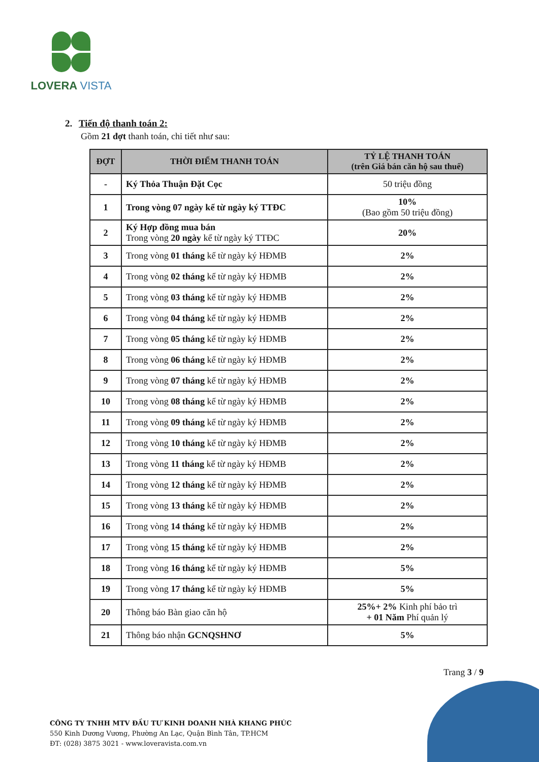LOVERA VISTA
2. Tiến độ thanh toán 2:
Gồm 21 đợt thanh toán, chi tiết như sau:
| ĐỢT | THỜI ĐIỂM THANH TOÁN | TỶ LỆ THANH TOÁN (trên Giá bán căn hộ sau thuế) |
| --- | --- | --- |
| - | Ký Thỏa Thuận Đặt Cọc | 50 triệu đồng |
| 1 | Trong vòng 07 ngày kể từ ngày ký TTĐC | 10% (Bao gồm 50 triệu đồng) |
| 2 | Ký Hợp đồng mua bán Trong vòng 20 ngày kể từ ngày ký TTĐC | 20% |
| 3 | Trong vòng 01 tháng kể từ ngày ký HĐMB | 2% |
| 4 | Trong vòng 02 tháng kể từ ngày ký HĐMB | 2% |
| 5 | Trong vòng 03 tháng kể từ ngày ký HĐMB | 2% |
| 6 | Trong vòng 04 tháng kể từ ngày ký HĐMB | 2% |
| 7 | Trong vòng 05 tháng kể từ ngày ký HĐMB | 2% |
| 8 | Trong vòng 06 tháng kể từ ngày ký HĐMB | 2% |
| 9 | Trong vòng 07 tháng kể từ ngày ký HĐMB | 2% |
| 10 | Trong vòng 08 tháng kể từ ngày ký HĐMB | 2% |
| 11 | Trong vòng 09 tháng kể từ ngày ký HĐMB | 2% |
| 12 | Trong vòng 10 tháng kể từ ngày ký HĐMB | 2% |
| 13 | Trong vòng 11 tháng kể từ ngày ký HĐMB | 2% |
| 14 | Trong vòng 12 tháng kể từ ngày ký HĐMB | 2% |
| 15 | Trong vòng 13 tháng kể từ ngày ký HĐMB | 2% |
| 16 | Trong vòng 14 tháng kể từ ngày ký HĐMB | 2% |
| 17 | Trong vòng 15 tháng kể từ ngày ký HĐMB | 2% |
| 18 | Trong vòng 16 tháng kể từ ngày ký HĐMB | 5% |
| 19 | Trong vòng 17 tháng kể từ ngày ký HĐMB | 5% |
| 20 | Thông báo Bàn giao căn hộ | 25%+ 2% Kinh phí bảo trì + 01 Năm Phí quản lý |
| 21 | Thông báo nhận GCNQSHNƠ | 5% |
Trang 3 / 9
CÔNG TY TNHH MTV ĐẦU TƯ KINH DOANH NHÀ KHANG PHÚC
550 Kinh Dương Vương, Phường An Lạc, Quận Bình Tân, TP.HCM
ĐT: (028) 3875 3021 - www.loveravista.com.vn